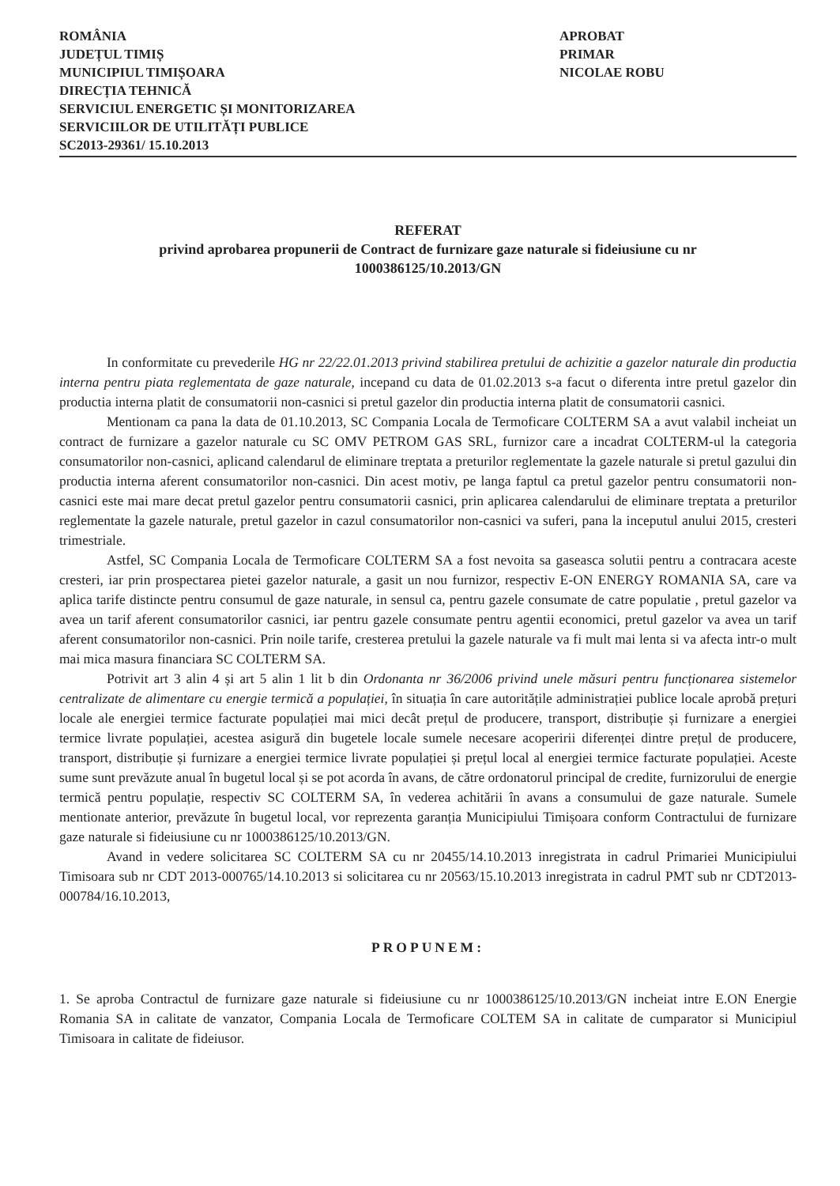ROMÂNIA
JUDEȚUL TIMIȘ
MUNICIPIUL TIMIȘOARA
DIRECȚIA TEHNICĂ
SERVICIUL ENERGETIC ȘI MONITORIZAREA
SERVICIILOR DE UTILITĂȚI PUBLICE
SC2013-29361/ 15.10.2013
APROBAT
PRIMAR
NICOLAE ROBU
REFERAT
privind aprobarea propunerii de Contract de furnizare gaze naturale si fideiusiune cu nr
1000386125/10.2013/GN
In conformitate cu prevederile HG nr 22/22.01.2013 privind stabilirea pretului de achizitie a gazelor naturale din productia interna pentru piata reglementata de gaze naturale, incepand cu data de 01.02.2013 s-a facut o diferenta intre pretul gazelor din productia interna platit de consumatorii non-casnici si pretul gazelor din productia interna platit de consumatorii casnici.
Mentionam ca pana la data de 01.10.2013, SC Compania Locala de Termoficare COLTERM SA a avut valabil incheiat un contract de furnizare a gazelor naturale cu SC OMV PETROM GAS SRL, furnizor care a incadrat COLTERM-ul la categoria consumatorilor non-casnici, aplicand calendarul de eliminare treptata a preturilor reglementate la gazele naturale si pretul gazului din productia interna aferent consumatorilor non-casnici. Din acest motiv, pe langa faptul ca pretul gazelor pentru consumatorii non-casnici este mai mare decat pretul gazelor pentru consumatorii casnici, prin aplicarea calendarului de eliminare treptata a preturilor reglementate la gazele naturale, pretul gazelor in cazul consumatorilor non-casnici va suferi, pana la inceputul anului 2015, cresteri trimestriale.
Astfel, SC Compania Locala de Termoficare COLTERM SA a fost nevoita sa gaseasca solutii pentru a contracara aceste cresteri, iar prin prospectarea pietei gazelor naturale, a gasit un nou furnizor, respectiv E-ON ENERGY ROMANIA SA, care va aplica tarife distincte pentru consumul de gaze naturale, in sensul ca, pentru gazele consumate de catre populatie , pretul gazelor va avea un tarif aferent consumatorilor casnici, iar pentru gazele consumate pentru agentii economici, pretul gazelor va avea un tarif aferent consumatorilor non-casnici. Prin noile tarife, cresterea pretului la gazele naturale va fi mult mai lenta si va afecta intr-o mult mai mica masura financiara SC COLTERM SA.
Potrivit art 3 alin 4 și art 5 alin 1 lit b din Ordonanta nr 36/2006 privind unele măsuri pentru funcționarea sistemelor centralizate de alimentare cu energie termică a populației, în situația în care autoritățile administrației publice locale aprobă prețuri locale ale energiei termice facturate populației mai mici decât prețul de producere, transport, distribuție și furnizare a energiei termice livrate populației, acestea asigură din bugetele locale sumele necesare acoperirii diferenței dintre prețul de producere, transport, distribuție și furnizare a energiei termice livrate populației și prețul local al energiei termice facturate populației. Aceste sume sunt prevăzute anual în bugetul local și se pot acorda în avans, de către ordonatorul principal de credite, furnizorului de energie termică pentru populație, respectiv SC COLTERM SA, în vederea achitării în avans a consumului de gaze naturale. Sumele mentionate anterior, prevăzute în bugetul local, vor reprezenta garanția Municipiului Timișoara conform Contractului de furnizare gaze naturale si fideiusiune cu nr 1000386125/10.2013/GN.
Avand in vedere solicitarea SC COLTERM SA cu nr 20455/14.10.2013 inregistrata in cadrul Primariei Municipiului Timisoara sub nr CDT 2013-000765/14.10.2013 si solicitarea cu nr 20563/15.10.2013 inregistrata in cadrul PMT sub nr CDT2013-000784/16.10.2013,
PROPUNEM:
1. Se aproba Contractul de furnizare gaze naturale si fideiusiune cu nr 1000386125/10.2013/GN incheiat intre E.ON Energie Romania SA in calitate de vanzator, Compania Locala de Termoficare COLTEM SA in calitate de cumparator si Municipiul Timisoara in calitate de fideiusor.